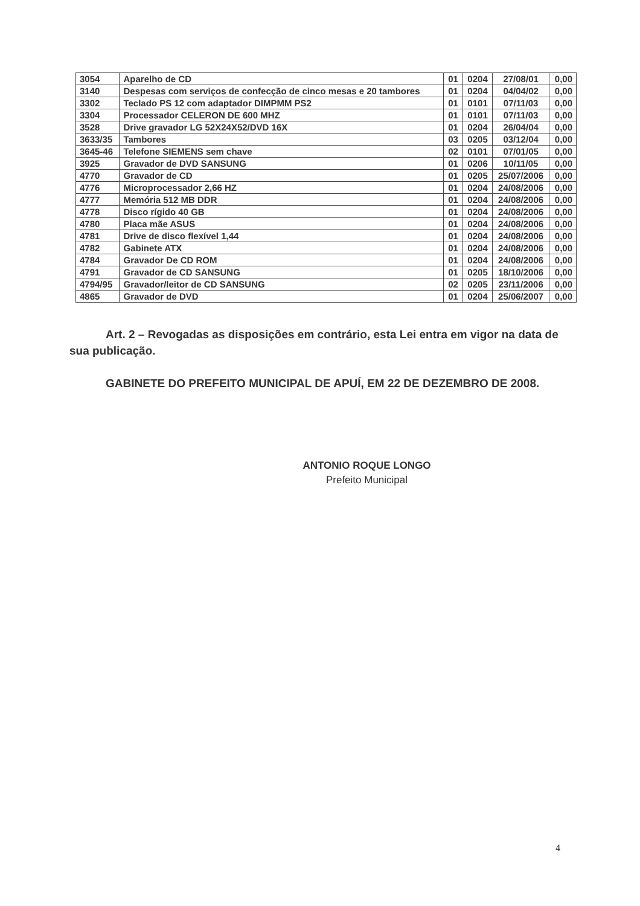| 3054 | Aparelho de CD | 01 | 0204 | 27/08/01 | 0,00 |
| 3140 | Despesas com serviços de confecção de cinco mesas e 20 tambores | 01 | 0204 | 04/04/02 | 0,00 |
| 3302 | Teclado PS 12 com adaptador DIMPMM PS2 | 01 | 0101 | 07/11/03 | 0,00 |
| 3304 | Processador CELERON DE 600 MHZ | 01 | 0101 | 07/11/03 | 0,00 |
| 3528 | Drive gravador LG 52X24X52/DVD 16X | 01 | 0204 | 26/04/04 | 0,00 |
| 3633/35 | Tambores | 03 | 0205 | 03/12/04 | 0,00 |
| 3645-46 | Telefone SIEMENS sem chave | 02 | 0101 | 07/01/05 | 0,00 |
| 3925 | Gravador de DVD SANSUNG | 01 | 0206 | 10/11/05 | 0,00 |
| 4770 | Gravador de CD | 01 | 0205 | 25/07/2006 | 0,00 |
| 4776 | Microprocessador 2,66 HZ | 01 | 0204 | 24/08/2006 | 0,00 |
| 4777 | Memória 512 MB DDR | 01 | 0204 | 24/08/2006 | 0,00 |
| 4778 | Disco rígido 40 GB | 01 | 0204 | 24/08/2006 | 0,00 |
| 4780 | Placa mãe ASUS | 01 | 0204 | 24/08/2006 | 0,00 |
| 4781 | Drive de disco flexível 1,44 | 01 | 0204 | 24/08/2006 | 0,00 |
| 4782 | Gabinete ATX | 01 | 0204 | 24/08/2006 | 0,00 |
| 4784 | Gravador De CD ROM | 01 | 0204 | 24/08/2006 | 0,00 |
| 4791 | Gravador de CD SANSUNG | 01 | 0205 | 18/10/2006 | 0,00 |
| 4794/95 | Gravador/leitor de CD SANSUNG | 02 | 0205 | 23/11/2006 | 0,00 |
| 4865 | Gravador de DVD | 01 | 0204 | 25/06/2007 | 0,00 |
Art. 2 – Revogadas as disposições em contrário, esta Lei entra em vigor na data de sua publicação.
GABINETE DO PREFEITO MUNICIPAL DE APUÍ, EM 22 DE DEZEMBRO DE 2008.
ANTONIO ROQUE LONGO
Prefeito Municipal
4